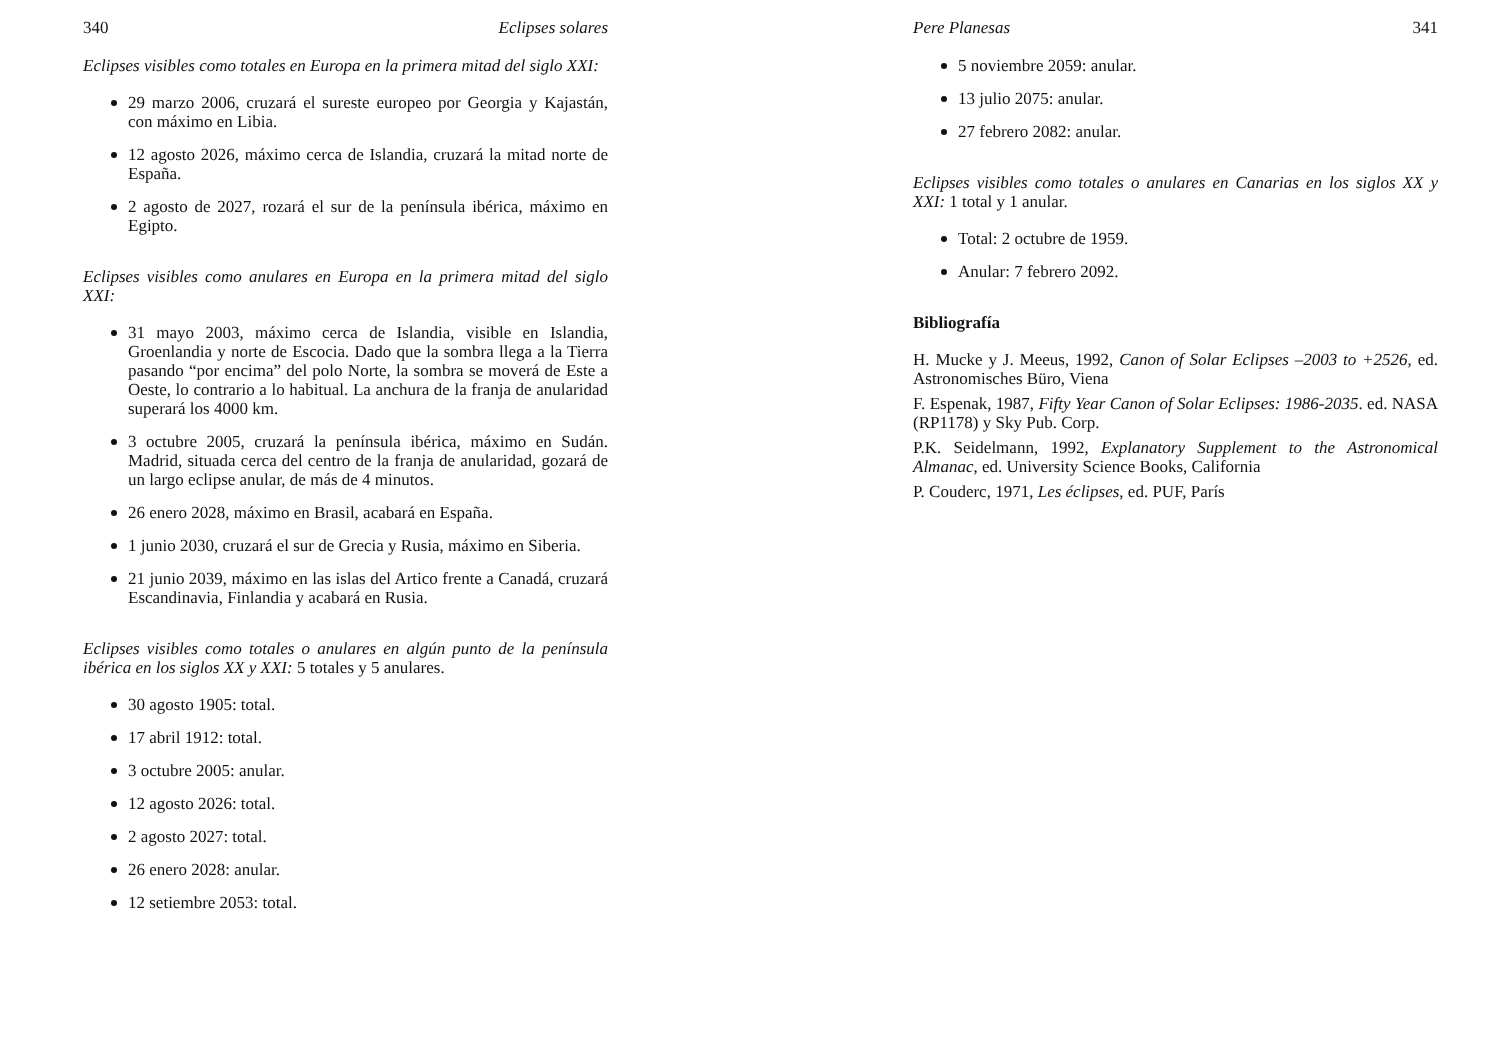340 Eclipses solares
Eclipses visibles como totales en Europa en la primera mitad del siglo XXI:
29 marzo 2006, cruzará el sureste europeo por Georgia y Kajastán, con máximo en Libia.
12 agosto 2026, máximo cerca de Islandia, cruzará la mitad norte de España.
2 agosto de 2027, rozará el sur de la península ibérica, máximo en Egipto.
Eclipses visibles como anulares en Europa en la primera mitad del siglo XXI:
31 mayo 2003, máximo cerca de Islandia, visible en Islandia, Groenlandia y norte de Escocia. Dado que la sombra llega a la Tierra pasando “por encima” del polo Norte, la sombra se moverá de Este a Oeste, lo contrario a lo habitual. La anchura de la franja de anularidad superará los 4000 km.
3 octubre 2005, cruzará la península ibérica, máximo en Sudán. Madrid, situada cerca del centro de la franja de anularidad, gozará de un largo eclipse anular, de más de 4 minutos.
26 enero 2028, máximo en Brasil, acabará en España.
1 junio 2030, cruzará el sur de Grecia y Rusia, máximo en Siberia.
21 junio 2039, máximo en las islas del Artico frente a Canadá, cruzará Escandinavia, Finlandia y acabará en Rusia.
Eclipses visibles como totales o anulares en algún punto de la península ibérica en los siglos XX y XXI: 5 totales y 5 anulares.
30 agosto 1905: total.
17 abril 1912: total.
3 octubre 2005: anular.
12 agosto 2026: total.
2 agosto 2027: total.
26 enero 2028: anular.
12 setiembre 2053: total.
Pere Planesas 341
5 noviembre 2059: anular.
13 julio 2075: anular.
27 febrero 2082: anular.
Eclipses visibles como totales o anulares en Canarias en los siglos XX y XXI: 1 total y 1 anular.
Total: 2 octubre de 1959.
Anular: 7 febrero 2092.
Bibliografía
H. Mucke y J. Meeus, 1992, Canon of Solar Eclipses –2003 to +2526, ed. Astronomisches Büro, Viena
F. Espenak, 1987, Fifty Year Canon of Solar Eclipses: 1986-2035. ed. NASA (RP1178) y Sky Pub. Corp.
P.K. Seidelmann, 1992, Explanatory Supplement to the Astronomical Almanac, ed. University Science Books, California
P. Couderc, 1971, Les éclipses, ed. PUF, París